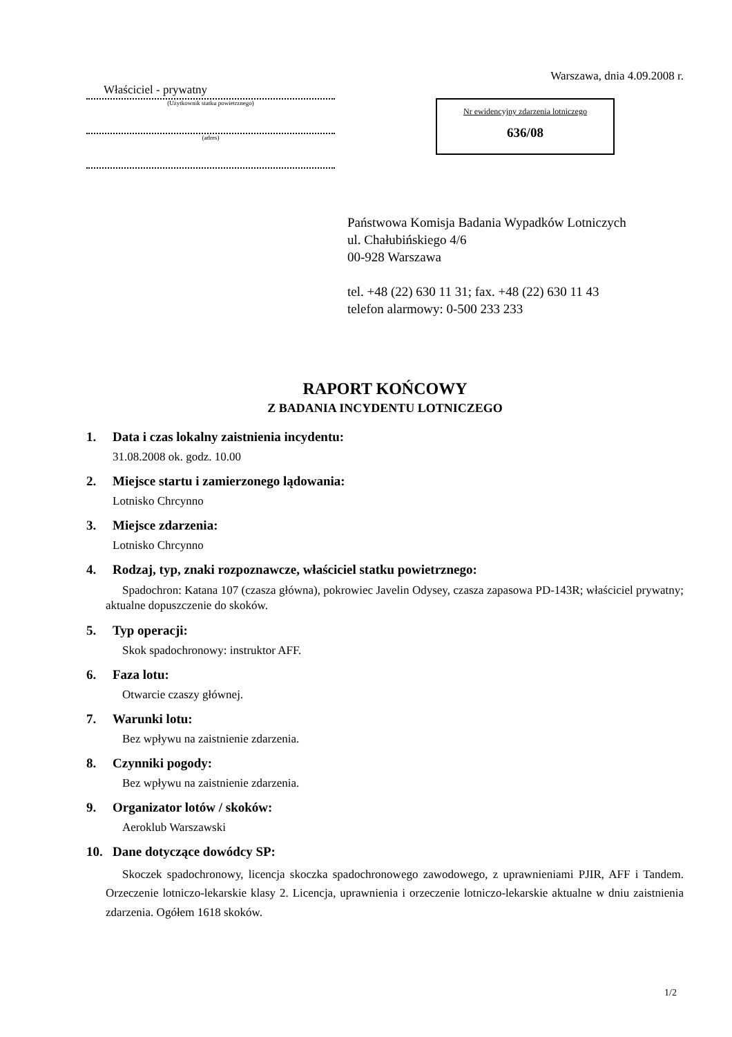Właściciel - prywatny
(Użytkownik statku powietrznego)
(adres)
Warszawa, dnia 4.09.2008 r.
Nr ewidencyjny zdarzenia lotniczego
636/08
Państwowa Komisja Badania Wypadków Lotniczych
ul. Chałubińskiego 4/6
00-928 Warszawa
tel. +48 (22) 630 11 31; fax. +48 (22) 630 11 43
telefon alarmowy: 0-500 233 233
RAPORT KOŃCOWY
Z BADANIA INCYDENTU LOTNICZEGO
1. Data i czas lokalny zaistnienia incydentu:
31.08.2008 ok. godz. 10.00
2. Miejsce startu i zamierzonego lądowania:
Lotnisko Chrcynno
3. Miejsce zdarzenia:
Lotnisko Chrcynno
4. Rodzaj, typ, znaki rozpoznawcze, właściciel statku powietrznego:
Spadochron: Katana 107 (czasza główna), pokrowiec Javelin Odysey, czasza zapasowa PD-143R; właściciel prywatny; aktualne dopuszczenie do skoków.
5. Typ operacji:
Skok spadochronowy: instruktor AFF.
6. Faza lotu:
Otwarcie czaszy głównej.
7. Warunki lotu:
Bez wpływu na zaistnienie zdarzenia.
8. Czynniki pogody:
Bez wpływu na zaistnienie zdarzenia.
9. Organizator lotów / skoków:
Aeroklub Warszawski
10. Dane dotyczące dowódcy SP:
Skoczek spadochronowy, licencja skoczka spadochronowego zawodowego, z uprawnieniami PJIR, AFF i Tandem. Orzeczenie lotniczo-lekarskie klasy 2. Licencja, uprawnienia i orzeczenie lotniczo-lekarskie aktualne w dniu zaistnienia zdarzenia. Ogółem 1618 skoków.
1/2